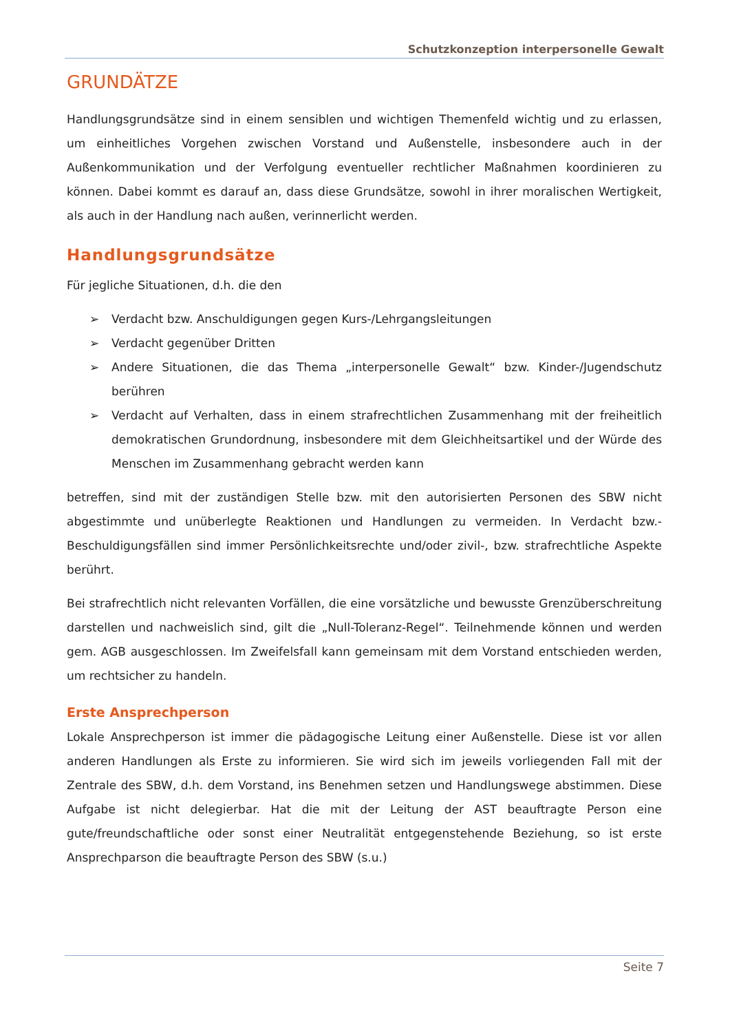Schutzkonzeption interpersonelle Gewalt
GRUNDÄTZE
Handlungsgrundsätze sind in einem sensiblen und wichtigen Themenfeld wichtig und zu erlassen, um einheitliches Vorgehen zwischen Vorstand und Außenstelle, insbesondere auch in der Außenkommunikation und der Verfolgung eventueller rechtlicher Maßnahmen koordinieren zu können. Dabei kommt es darauf an, dass diese Grundsätze, sowohl in ihrer moralischen Wertigkeit, als auch in der Handlung nach außen, verinnerlicht werden.
Handlungsgrundsätze
Für jegliche Situationen, d.h. die den
➢ Verdacht bzw. Anschuldigungen gegen Kurs-/Lehrgangsleitungen
➢ Verdacht gegenüber Dritten
➢ Andere Situationen, die das Thema „interpersonelle Gewalt“ bzw. Kinder-/Jugendschutz berühren
➢ Verdacht auf Verhalten, dass in einem strafrechtlichen Zusammenhang mit der freiheitlich demokratischen Grundordnung, insbesondere mit dem Gleichheitsartikel und der Würde des Menschen im Zusammenhang gebracht werden kann
betreffen, sind mit der zuständigen Stelle bzw. mit den autorisierten Personen des SBW nicht abgestimmte und unüberlegte Reaktionen und Handlungen zu vermeiden. In Verdacht bzw.-Beschuldigungsfällen sind immer Persönlichkeitsrechte und/oder zivil-, bzw. strafrechtliche Aspekte berührt.
Bei strafrechtlich nicht relevanten Vorfällen, die eine vorsätzliche und bewusste Grenzüberschreitung darstellen und nachweislich sind, gilt die „Null-Toleranz-Regel“. Teilnehmende können und werden gem. AGB ausgeschlossen. Im Zweifelsfall kann gemeinsam mit dem Vorstand entschieden werden, um rechtsicher zu handeln.
Erste Ansprechperson
Lokale Ansprechperson ist immer die pädagogische Leitung einer Außenstelle. Diese ist vor allen anderen Handlungen als Erste zu informieren. Sie wird sich im jeweils vorliegenden Fall mit der Zentrale des SBW, d.h. dem Vorstand, ins Benehmen setzen und Handlungswege abstimmen. Diese Aufgabe ist nicht delegierbar. Hat die mit der Leitung der AST beauftragte Person eine gute/freundschaftliche oder sonst einer Neutralität entgegenstehende Beziehung, so ist erste Ansprechparson die beauftragte Person des SBW (s.u.)
Seite 7